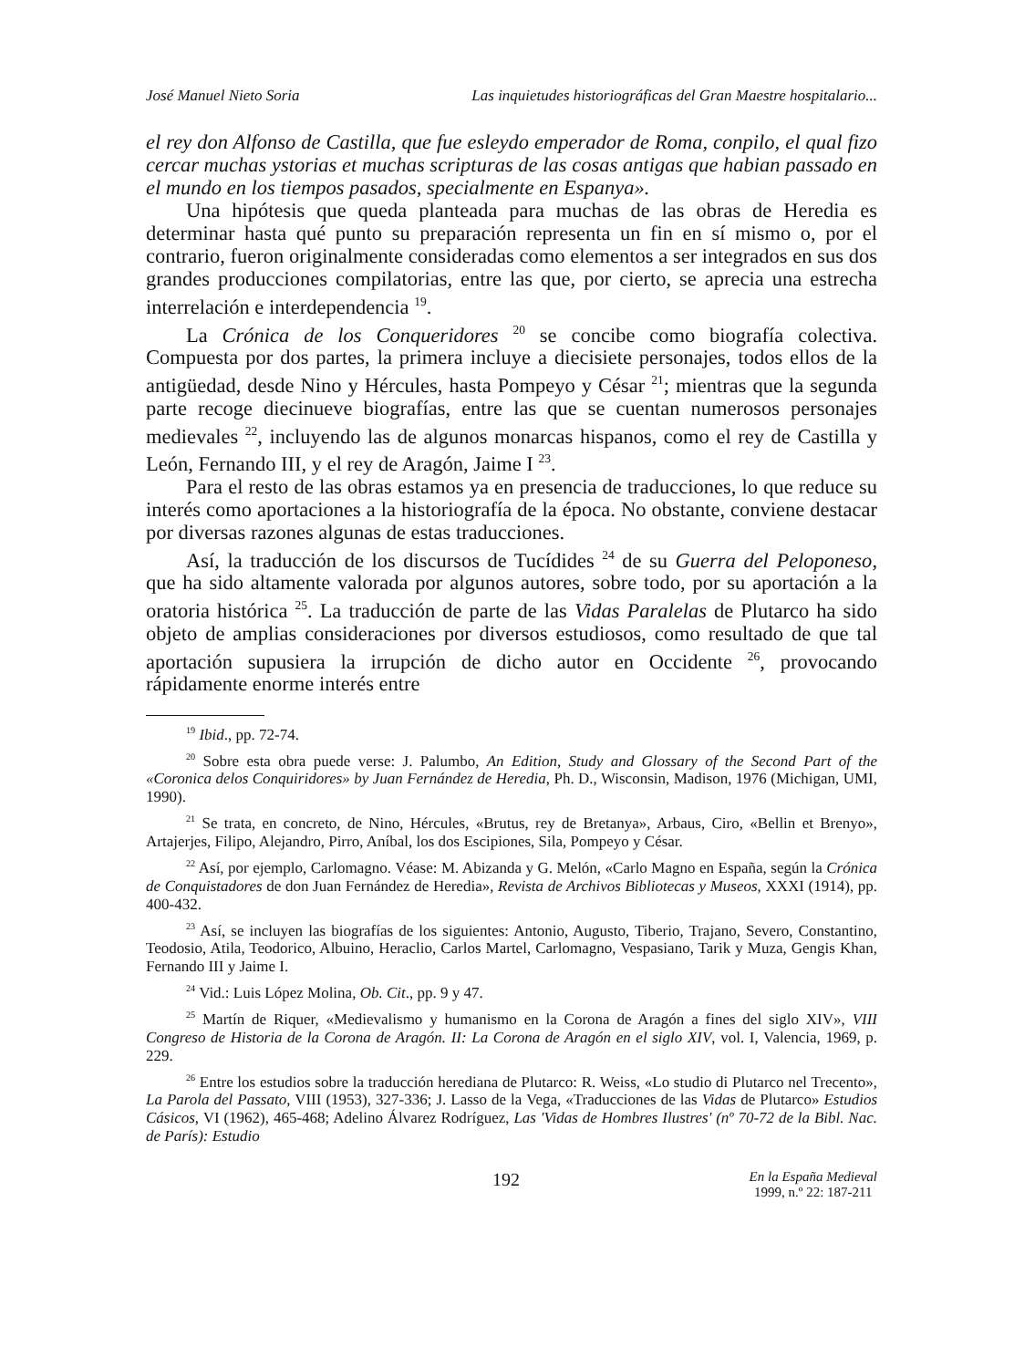José Manuel Nieto Soria Las inquietudes historiográficas del Gran Maestre hospitalario...
el rey don Alfonso de Castilla, que fue esleydo emperador de Roma, conpilo, el qual fizo cercar muchas ystorias et muchas scripturas de las cosas antigas que habian passado en el mundo en los tiempos pasados, specialmente en Espanya».
Una hipótesis que queda planteada para muchas de las obras de Heredia es determinar hasta qué punto su preparación representa un fin en sí mismo o, por el contrario, fueron originalmente consideradas como elementos a ser integrados en sus dos grandes producciones compilatorias, entre las que, por cierto, se aprecia una estrecha interrelación e interdependencia <sup>19</sup>.
La Crónica de los Conqueridores <sup>20</sup> se concibe como biografía colectiva. Compuesta por dos partes, la primera incluye a diecisiete personajes, todos ellos de la antigüedad, desde Nino y Hércules, hasta Pompeyo y César <sup>21</sup>; mientras que la segunda parte recoge diecinueve biografías, entre las que se cuentan numerosos personajes medievales <sup>22</sup>, incluyendo las de algunos monarcas hispanos, como el rey de Castilla y León, Fernando III, y el rey de Aragón, Jaime I <sup>23</sup>.
Para el resto de las obras estamos ya en presencia de traducciones, lo que reduce su interés como aportaciones a la historiografía de la época. No obstante, conviene destacar por diversas razones algunas de estas traducciones.
Así, la traducción de los discursos de Tucídides <sup>24</sup> de su Guerra del Peloponeso, que ha sido altamente valorada por algunos autores, sobre todo, por su aportación a la oratoria histórica <sup>25</sup>. La traducción de parte de las Vidas Paralelas de Plutarco ha sido objeto de amplias consideraciones por diversos estudiosos, como resultado de que tal aportación supusiera la irrupción de dicho autor en Occidente <sup>26</sup>, provocando rápidamente enorme interés entre
<sup>19</sup> Ibid., pp. 72-74.
<sup>20</sup> Sobre esta obra puede verse: J. Palumbo, An Edition, Study and Glossary of the Second Part of the «Coronica delos Conquiridores» by Juan Fernández de Heredia, Ph. D., Wisconsin, Madison, 1976 (Michigan, UMI, 1990).
<sup>21</sup> Se trata, en concreto, de Nino, Hércules, «Brutus, rey de Bretanya», Arbaus, Ciro, «Bellin et Brenyo», Artajerjes, Filipo, Alejandro, Pirro, Aníbal, los dos Escipiones, Sila, Pompeyo y César.
<sup>22</sup> Así, por ejemplo, Carlomagno. Véase: M. Abizanda y G. Melón, «Carlo Magno en España, según la Crónica de Conquistadores de don Juan Fernández de Heredia», Revista de Archivos Bibliotecas y Museos, XXXI (1914), pp. 400-432.
<sup>23</sup> Así, se incluyen las biografías de los siguientes: Antonio, Augusto, Tiberio, Trajano, Severo, Constantino, Teodosio, Atila, Teodorico, Albuino, Heraclio, Carlos Martel, Carlomagno, Vespasiano, Tarik y Muza, Gengis Khan, Fernando III y Jaime I.
<sup>24</sup> Vid.: Luis López Molina, Ob. Cit., pp. 9 y 47.
<sup>25</sup> Martín de Riquer, «Medievalismo y humanismo en la Corona de Aragón a fines del siglo XIV», VIII Congreso de Historia de la Corona de Aragón. II: La Corona de Aragón en el siglo XIV, vol. I, Valencia, 1969, p. 229.
<sup>26</sup> Entre los estudios sobre la traducción herediana de Plutarco: R. Weiss, «Lo studio di Plutarco nel Trecento», La Parola del Passato, VIII (1953), 327-336; J. Lasso de la Vega, «Traducciones de las Vidas de Plutarco» Estudios Cásicos, VI (1962), 465-468; Adelino Álvarez Rodríguez, Las 'Vidas de Hombres Ilustres' (nº 70-72 de la Bibl. Nac. de París): Estudio
192 En la España Medieval
1999, n.º 22: 187-211